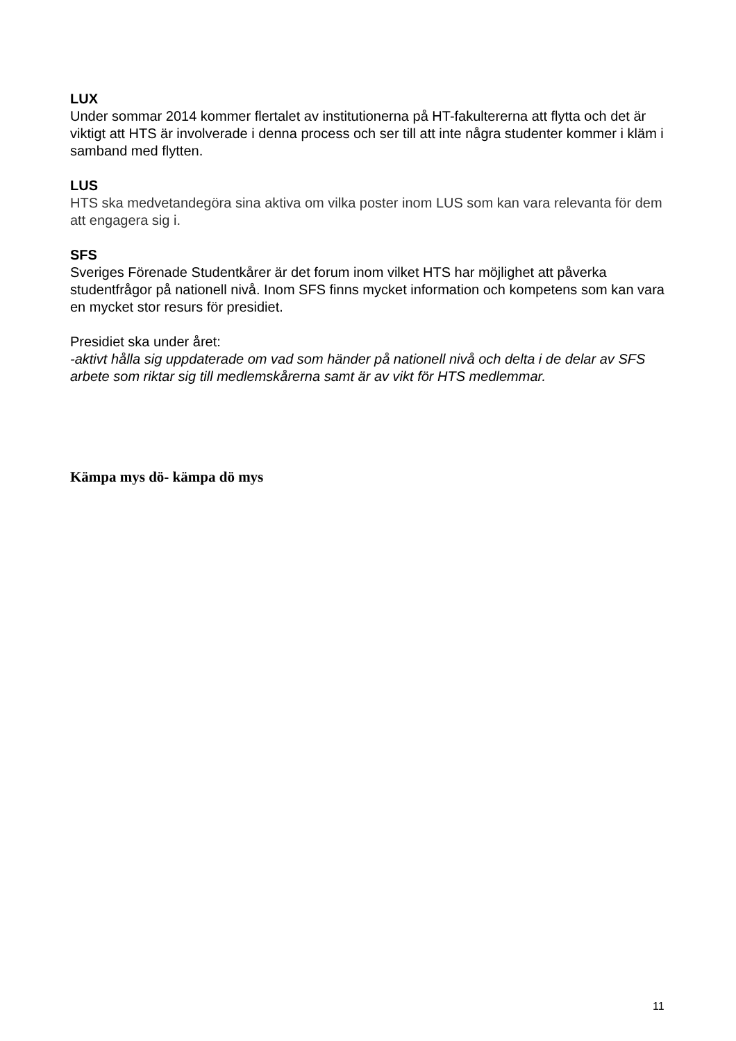LUX
Under sommar 2014 kommer flertalet av institutionerna på HT-fakultererna att flytta och det är viktigt att HTS är involverade i denna process och ser till att inte några studenter kommer i kläm i samband med flytten.
LUS
HTS ska medvetandegöra sina aktiva om vilka poster inom LUS som kan vara relevanta för dem att engagera sig i.
SFS
Sveriges Förenade Studentkårer är det forum inom vilket HTS har möjlighet att påverka studentfrågor på nationell nivå. Inom SFS finns mycket information och kompetens som kan vara en mycket stor resurs för presidiet.
Presidiet ska under året:
-aktivt hålla sig uppdaterade om vad som händer på nationell nivå och delta i de delar av SFS arbete som riktar sig till medlemskårerna samt är av vikt för HTS medlemmar.
Kämpa mys dö- kämpa dö mys
11